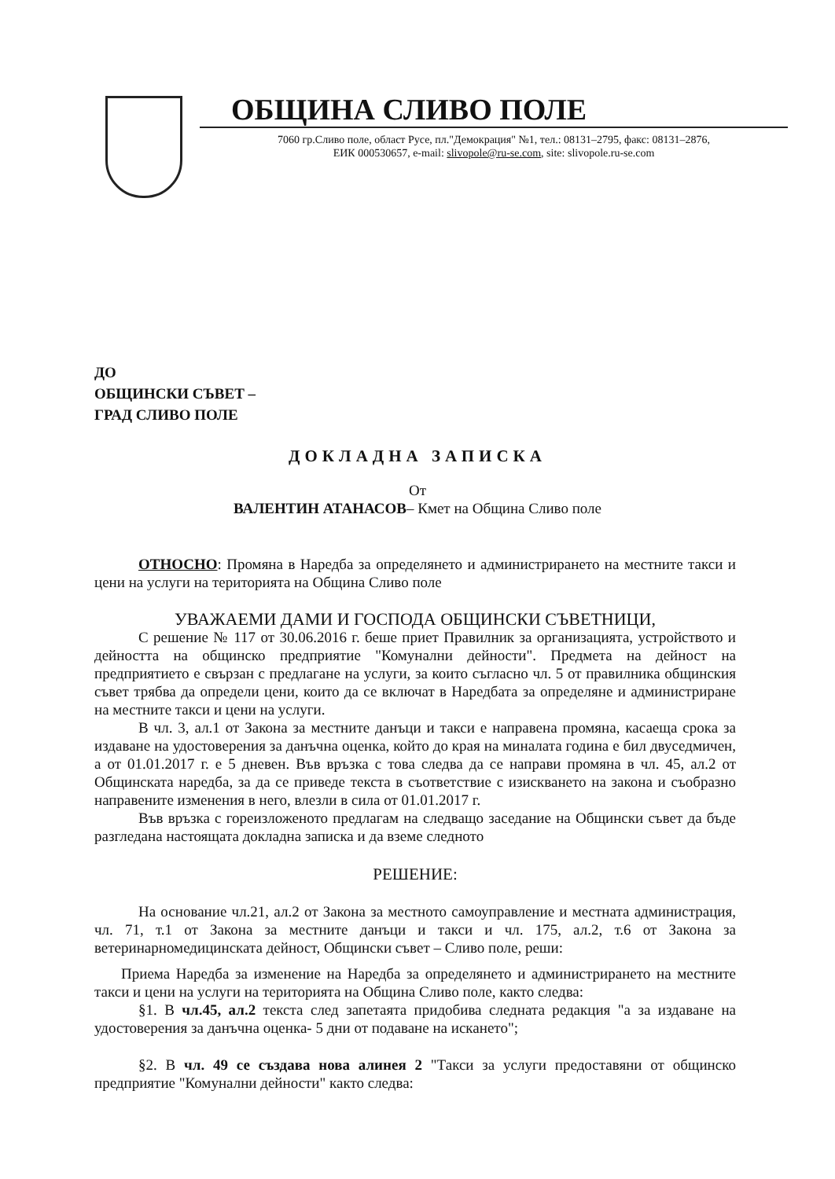ОБЩИНА СЛИВО ПОЛЕ
7060 гр.Сливо поле, област Русе, пл."Демокрация" №1, тел.: 08131–2795, факс: 08131–2876,
ЕИК 000530657, e-mail: slivopole@ru-se.com, site: slivopole.ru-se.com
ДО
ОБЩИНСКИ СЪВЕТ –
ГРАД СЛИВО ПОЛЕ
ДОКЛАДНА ЗАПИСКА
От
ВАЛЕНТИН АТАНАСОВ– Кмет на Община Сливо поле
ОТНОСНО: Промяна в Наредба за определянето и администрирането на местните такси и цени на услуги на територията на Община Сливо поле
УВАЖАЕМИ ДАМИ И ГОСПОДА ОБЩИНСКИ СЪВЕТНИЦИ,
С решение № 117 от 30.06.2016 г. беше приет Правилник за организацията, устройството и дейността на общинско предприятие "Комунални дейности". Предмета на дейност на предприятието е свързан с предлагане на услуги, за които съгласно чл. 5 от правилника общинския съвет трябва да определи цени, които да се включат в Наредбата за определяне и администриране на местните такси и цени на услуги.
В чл. 3, ал.1 от Закона за местните данъци и такси е направена промяна, касаеща срока за издаване на удостоверения за данъчна оценка, който до края на миналата година е бил двуседмичен, а от 01.01.2017 г. е 5 дневен. Във връзка с това следва да се направи промяна в чл. 45, ал.2 от Общинската наредба, за да се приведе текста в съответствие с изискването на закона и съобразно направените изменения в него, влезли в сила от 01.01.2017 г.
Във връзка с гореизложеното предлагам на следващо заседание на Общински съвет да бъде разгледана настоящата докладна записка и да вземе следното
РЕШЕНИЕ:
На основание чл.21, ал.2 от Закона за местното самоуправление и местната администрация, чл. 71, т.1 от Закона за местните данъци и такси и чл. 175, ал.2, т.6 от Закона за ветеринарномедицинската дейност, Общински съвет – Сливо поле, реши:
Приема Наредба за изменение на Наредба за определянето и администрирането на местните такси и цени на услуги на територията на Община Сливо поле, както следва:
§1. В чл.45, ал.2 текста след запетаята придобива следната редакция "а за издаване на удостоверения за данъчна оценка- 5 дни от подаване на искането";
§2. В чл. 49 се създава нова алинея 2 "Такси за услуги предоставяни от общинско предприятие "Комунални дейности" както следва: